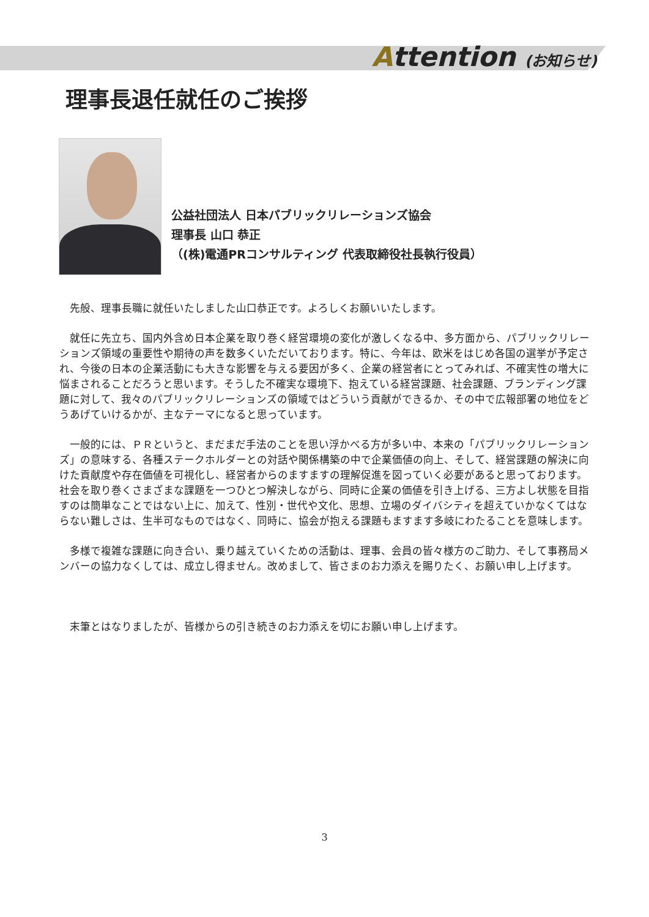Attention (お知らせ)
理事長退任就任のご挨拶
公益社団法人 日本パブリックリレーションズ協会
理事長 山口 恭正
（(株)電通PRコンサルティング 代表取締役社長執行役員）
先般、理事長職に就任いたしました山口恭正です。よろしくお願いいたします。
就任に先立ち、国内外含め日本企業を取り巻く経営環境の変化が激しくなる中、多方面から、パブリックリレーションズ領域の重要性や期待の声を数多くいただいております。特に、今年は、欧米をはじめ各国の選挙が予定され、今後の日本の企業活動にも大きな影響を与える要因が多く、企業の経営者にとってみれば、不確実性の増大に悩まされることだろうと思います。そうした不確実な環境下、抱えている経営課題、社会課題、ブランディング課題に対して、我々のパブリックリレーションズの領域ではどういう貢献ができるか、その中で広報部署の地位をどうあげていけるかが、主なテーマになると思っています。
一般的には、ＰＲというと、まだまだ手法のことを思い浮かべる方が多い中、本来の「パブリックリレーションズ」の意味する、各種ステークホルダーとの対話や関係構築の中で企業価値の向上、そして、経営課題の解決に向けた貢献度や存在価値を可視化し、経営者からのますますの理解促進を図っていく必要があると思っております。社会を取り巻くさまざまな課題を一つひとつ解決しながら、同時に企業の価値を引き上げる、三方よし状態を目指すのは簡単なことではない上に、加えて、性別・世代や文化、思想、立場のダイバシティを超えていかなくてはならない難しさは、生半可なものではなく、同時に、協会が抱える課題もますます多岐にわたることを意味します。
多様で複雑な課題に向き合い、乗り越えていくための活動は、理事、会員の皆々様方のご助力、そして事務局メンバーの協力なくしては、成立し得ません。改めまして、皆さまのお力添えを賜りたく、お願い申し上げます。
末筆とはなりましたが、皆様からの引き続きのお力添えを切にお願い申し上げます。
3